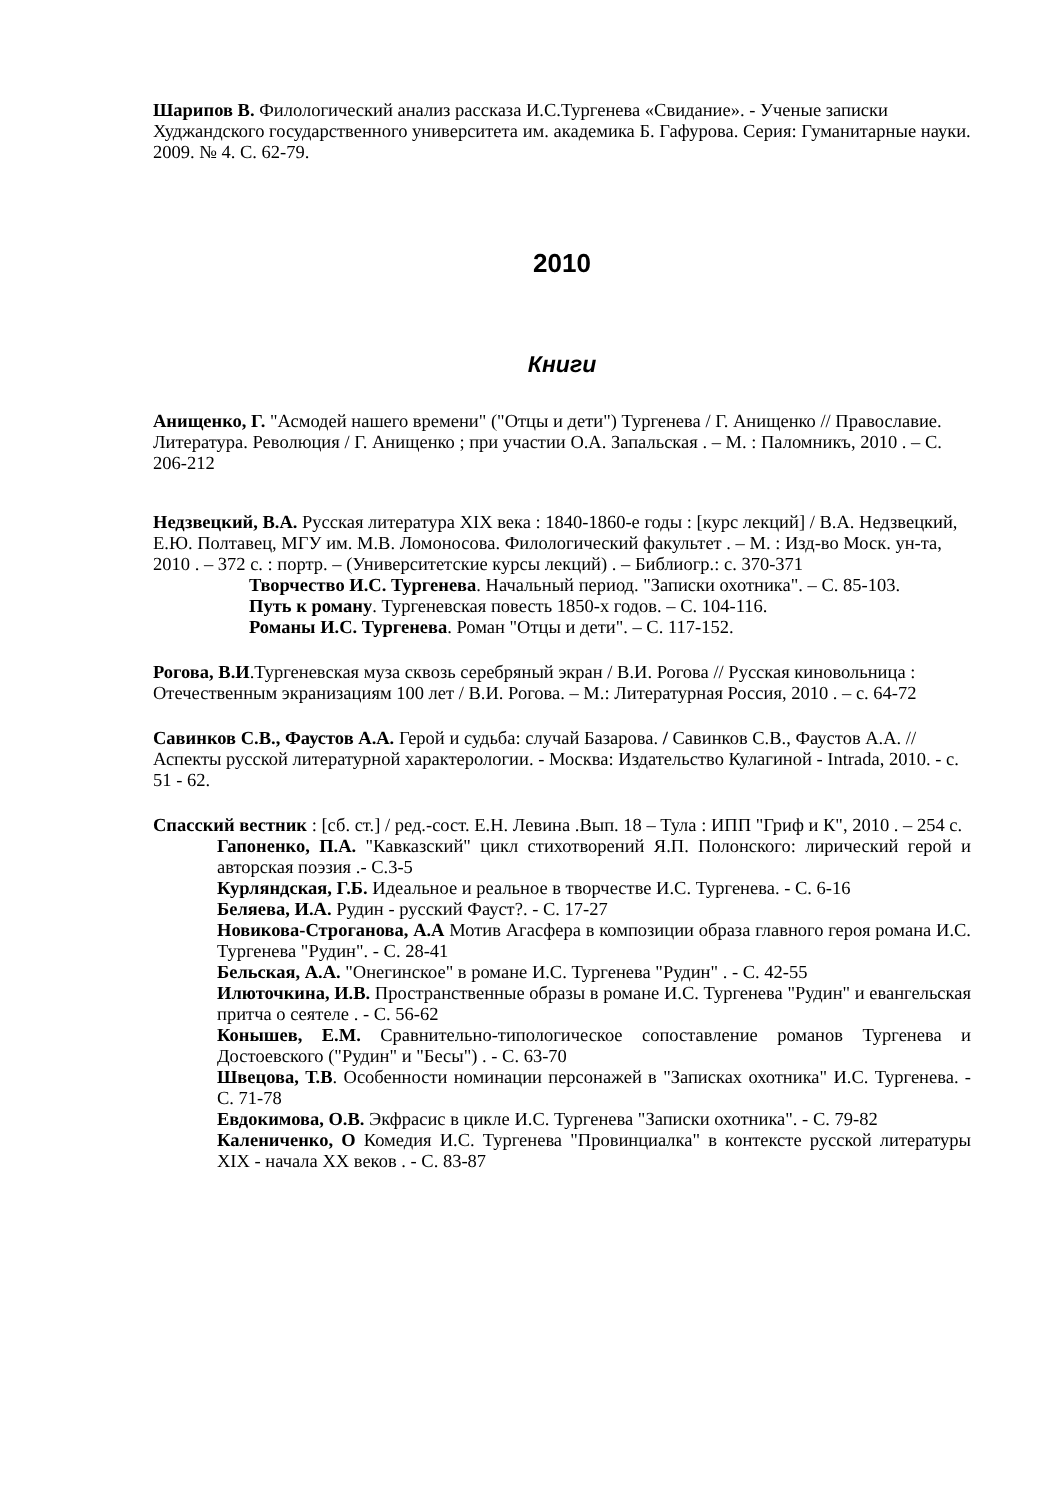Шарипов В. Филологический анализ рассказа И.С.Тургенева «Свидание». - Ученые записки Худжандского государственного университета им. академика Б. Гафурова. Серия: Гуманитарные науки. 2009. № 4. С. 62-79.
2010
Книги
Анищенко, Г. "Асмодей нашего времени" ("Отцы и дети") Тургенева / Г. Анищенко // Православие. Литература. Революция / Г. Анищенко ; при участии О.А. Запальская . – М. : Паломникъ, 2010 . – С. 206-212
Недзвецкий, В.А. Русская литература XIX века : 1840-1860-е годы : [курс лекций] / В.А. Недзвецкий, Е.Ю. Полтавец, МГУ им. М.В. Ломоносова. Филологический факультет . – М. : Изд-во Моск. ун-та, 2010 . – 372 с. : портр. – (Университетские курсы лекций) . – Библиогр.: с. 370-371
Творчество И.С. Тургенева. Начальный период. "Записки охотника". – С. 85-103.
Путь к роману. Тургеневская повесть 1850-х годов. – С. 104-116.
Романы И.С. Тургенева. Роман "Отцы и дети". – С. 117-152.
Рогова, В.И.Тургеневская муза сквозь серебряный экран / В.И. Рогова // Русская киновольница : Отечественным экранизациям 100 лет / В.И. Рогова. – М.: Литературная Россия, 2010 . – с. 64-72
Савинков С.В., Фаустов А.А. Герой и судьба: случай Базарова. / Савинков С.В., Фаустов А.А. //Аспекты русской литературной характерологии. - Москва: Издательство Кулагиной - Intrada, 2010. - с. 51 - 62.
Спасский вестник : [сб. ст.] / ред.-сост. Е.Н. Левина .Вып. 18 – Тула : ИПП "Гриф и К", 2010 . – 254 с.
Гапоненко, П.А. "Кавказский" цикл стихотворений Я.П. Полонского: лирический герой и авторская поэзия .- С.3-5
Курляндская, Г.Б. Идеальное и реальное в творчестве И.С. Тургенева. - С. 6-16
Беляева, И.А. Рудин - русский Фауст?. - С. 17-27
Новикова-Строганова, А.А Мотив Агасфера в композиции образа главного героя романа И.С. Тургенева "Рудин". - С. 28-41
Бельская, А.А. "Онегинское" в романе И.С. Тургенева "Рудин" . - С. 42-55
Илюточкина, И.В. Пространственные образы в романе И.С. Тургенева "Рудин" и евангельская притча о сеятеле . - С. 56-62
Конышев, Е.М. Сравнительно-типологическое сопоставление романов Тургенева и Достоевского ("Рудин" и "Бесы") . - С. 63-70
Швецова, Т.В. Особенности номинации персонажей в "Записках охотника" И.С. Тургенева. - С. 71-78
Евдокимова, О.В. Экфрасис в цикле И.С. Тургенева "Записки охотника". - С. 79-82
Калениченко, О Комедия И.С. Тургенева "Провинциалка" в контексте русской литературы XIX - начала XX веков . - С. 83-87